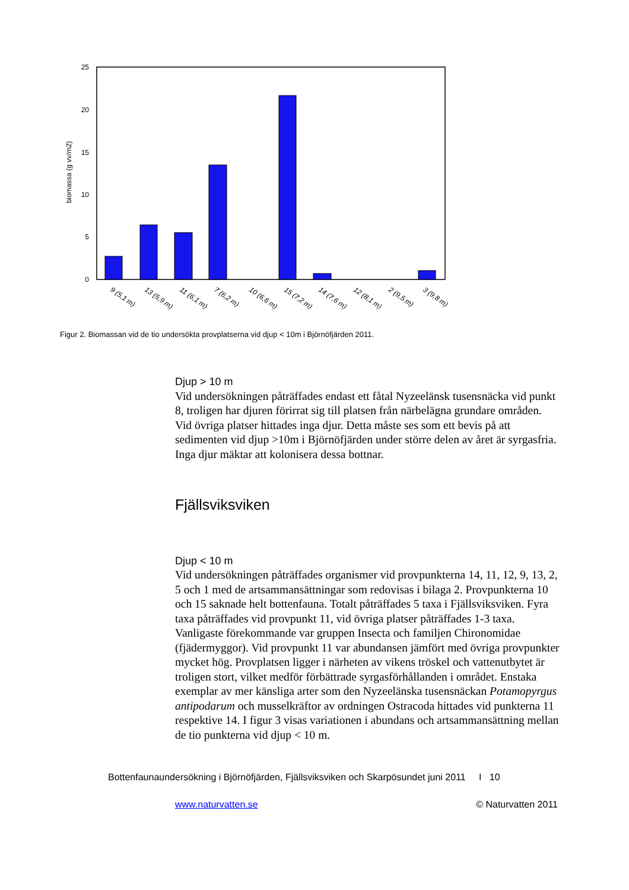25
20
15
10
5
0
biomassa (g vv/m2)
9 (5,1 m)
13 (5,9 m)
11 (6,1 m)
7 (6,2 m)
10 (6,6 m)
15 (7,2 m)
14 (7,6 m)
12 (8,1 m)
2 (9,5 m)
3 (9,8 m)
Figur 2. Biomassan vid de tio undersökta provplatserna vid djup < 10m i Björnöfjärden 2011.
Djup > 10 m
Vid undersökningen påträffades endast ett fåtal Nyzeelänsk tusensnäcka vid punkt 8, troligen har djuren förirrat sig till platsen från närbelägna grundare områden. Vid övriga platser hittades inga djur. Detta måste ses som ett bevis på att sedimenten vid djup >10m i Björnöfjärden under större delen av året är syrgasfria. Inga djur mäktar att kolonisera dessa bottnar.
Fjällsviksviken
Djup < 10 m
Vid undersökningen påträffades organismer vid provpunkterna 14, 11, 12, 9, 13, 2, 5 och 1 med de artsammansättningar som redovisas i bilaga 2. Provpunkterna 10 och 15 saknade helt bottenfauna. Totalt påträffades 5 taxa i Fjällsviksviken. Fyra taxa påträffades vid provpunkt 11, vid övriga platser påträffades 1-3 taxa. Vanligaste förekommande var gruppen Insecta och familjen Chironomidae (fjädermyggor). Vid provpunkt 11 var abundansen jämfört med övriga provpunkter mycket hög. Provplatsen ligger i närheten av vikens tröskel och vattenutbytet är troligen stort, vilket medför förbättrade syrgasförhållanden i området. Enstaka exemplar av mer känsliga arter som den Nyzeelänska tusensnäckan Potamopyrgus antipodarum och musselkräftor av ordningen Ostracoda hittades vid punkterna 11 respektive 14. I figur 3 visas variationen i abundans och artsammansättning mellan de tio punkterna vid djup < 10 m.
Bottenfaunaundersökning i Björnöfjärden, Fjällsviksviken och Skarpösundet juni 2011 I 10
www.naturvatten.se © Naturvatten 2011